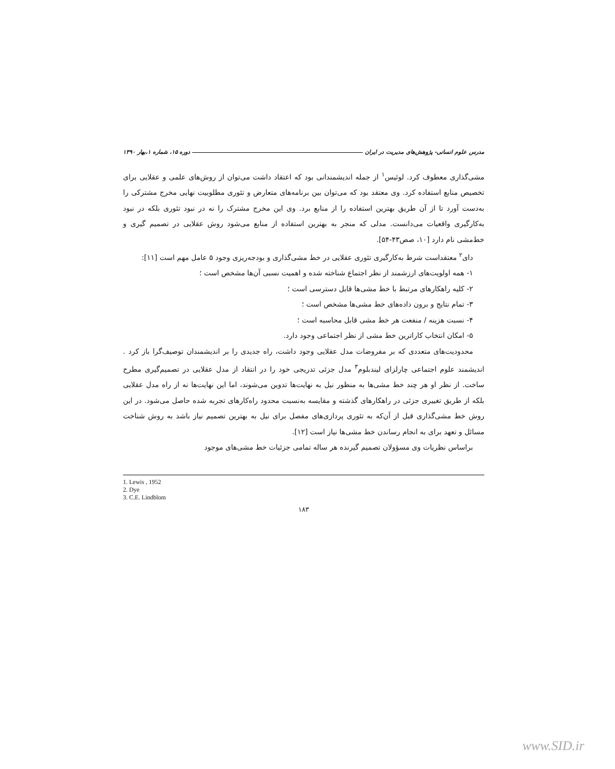مدرس علوم انسانی- پژوهش‌های مدیریت در ایران دوره ۱۵، شماره ۱،بهار ۱۳۹۰
مشی‌گذاری معطوف کرد. لوئیس<sup>۱</sup> از جمله اندیشمندانی بود که اعتقاد داشت می‌توان از روش‌های علمی و عقلایی برای تخصیص منابع استفاده کرد. وی معتقد بود که می‌توان بین برنامه‌های متعارض و تئوری مطلوبیت نهایی مخرج مشترکی را به‌دست آورد تا از آن طریق بهترین استفاده را از منابع برد. وی این مخرج مشترک را نه در نبود تئوری بلکه در نبود به‌کارگیری واقعیات می‌دانست. مدلی که منجر به بهترین استفاده از منابع می‌شود روش عقلایی در تصمیم گیری و خط‌مشی نام دارد [۱۰، صص۴۳-۵۴].
دای<sup>۲</sup> معتقداست شرط به‌کارگیری تئوری عقلایی در خط مشی‌گذاری و بودجه‌ریزی وجود ۵ عامل مهم است [۱۱]:
۱- همه اولویت‌های ارزشمند از نظر اجتماع شناخته شده و اهمیت نسبی آن‌ها مشخص است ؛
۲- کلیه راهکارهای مرتبط با خط مشی‌ها قابل دسترسی است ؛
۳- تمام نتایج و برون داده‌های خط مشی‌ها مشخص است ؛
۴- نسبت هزینه / منفعت هر خط مشی قابل محاسبه است ؛
۵- امکان انتخاب کاراترین خط مشی از نظر اجتماعی وجود دارد.
محدودیت‌های متعددی که بر مفروضات مدل عقلایی وجود داشت، راه جدیدی را بر اندیشمندان توصیف‌گرا باز کرد . اندیشمند علوم اجتماعی چارلزای لیندبلوم<sup>۳</sup> مدل جزئی تدریجی خود را در انتقاد از مدل عقلایی در تصمیم‌گیری مطرح ساخت. از نظر او هر چند خط مشی‌ها به منظور نیل به نهایت‌ها تدوین می‌شوند، اما این نهایت‌ها نه از راه مدل عقلایی بلکه از طریق تغییری جزئی در راهکارهای گذشته و مقایسه به‌نسبت محدود راه‌کارهای تجربه شده حاصل می‌شود. در این روش خط مشی‌گذاری قبل از آن‌که به تئوری پردازی‌های مفصل برای نیل به بهترین تصمیم نیاز باشد به روش شناخت مسائل و تعهد برای به انجام رساندن خط مشی‌ها نیاز است [۱۲].
براساس نظریات وی مسؤولان تصمیم گیرنده هر ساله تمامی جزئیات خط مشی‌های موجود
1. Lewis , 1952
2. Dye
3. C.E. Lindblom
۱۸۳
www.SID.ir